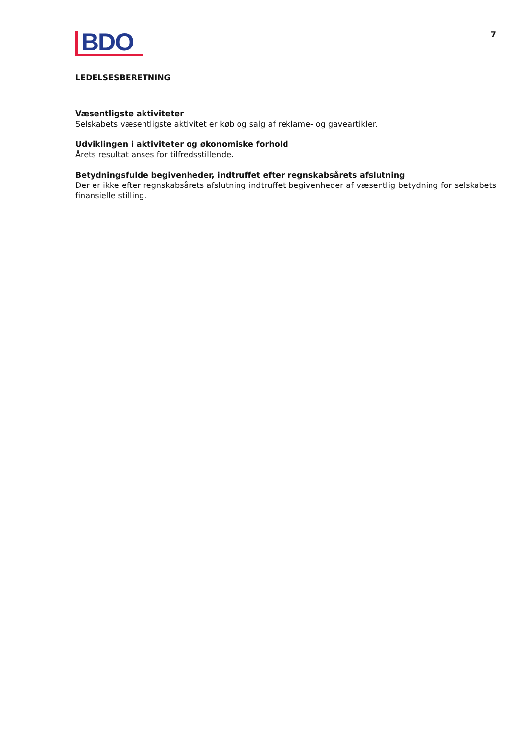BDO
7
LEDELSESBERETNING
Væsentligste aktiviteter
Selskabets væsentligste aktivitet er køb og salg af reklame- og gaveartikler.
Udviklingen i aktiviteter og økonomiske forhold
Årets resultat anses for tilfredsstillende.
Betydningsfulde begivenheder, indtruffet efter regnskabsårets afslutning
Der er ikke efter regnskabsårets afslutning indtruffet begivenheder af væsentlig betydning for selskabets finansielle stilling.